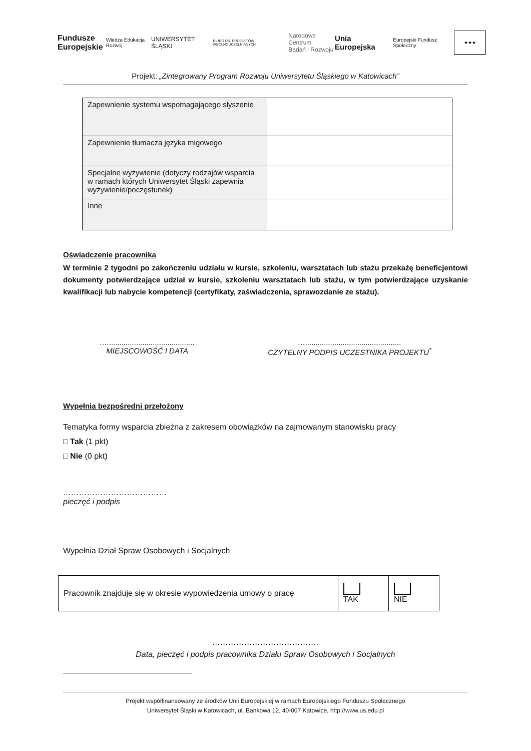Fundusze
Europejskie Wiedza Edukacja Rozwój
UNIWERSYTET ŚLĄSKI
BIURO DS. PROJEKTÓW OGÓLNOUCZELNIANYCH
Narodowe Centrum
Badań i Rozwoju
Unia Europejska
Europejski Fundusz Społeczny
★★★
Projekt: „Zintegrowany Program Rozwoju Uniwersytetu Śląskiego w Katowicach”
| Zapewnienie systemu wspomagającego słyszenie | |
| Zapewnienie tłumacza języka migowego | |
| Specjalne wyżywienie (dotyczy rodzajów wsparcia w ramach których Uniwersytet Śląski zapewnia wyżywienie/poczęstunek) | |
| Inne | |
Oświadczenie pracownika
W terminie 2 tygodni po zakończeniu udziału w kursie, szkoleniu, warsztatach lub stażu przekażę beneficjentowi dokumenty potwierdzające udział w kursie, szkoleniu warsztatach lub stażu, w tym potwierdzające uzyskanie kwalifikacji lub nabycie kompetencji (certyfikaty, zaświadczenia, sprawozdanie ze stażu).
…..........................................
MIEJSCOWOŚĆ I DATA
…..............................................
CZYTELNY PODPIS UCZESTNIKA PROJEKTU<sup>*</sup>
Wypełnia bezpośredni przełożony
Tematyka formy wsparcia zbieżna z zakresem obowiązków na zajmowanym stanowisku pracy
□ Tak (1 pkt)
□ Nie (0 pkt)
…………………………………
pieczęć i podpis
Wypełnia Dział Spraw Osobowych i Socjalnych
| Pracownik znajduje się w okresie wypowiedzenia umowy o pracę | TAK | NIE |
………………………………….
Data, pieczęć i podpis pracownika Działu Spraw Osobowych i Socjalnych
Projekt współfinansowany ze środków Unii Europejskiej w ramach Europejskiego Funduszu Społecznego
Uniwersytet Śląski w Katowicach, ul. Bankowa 12, 40-007 Katowice, http://www.us.edu.pl